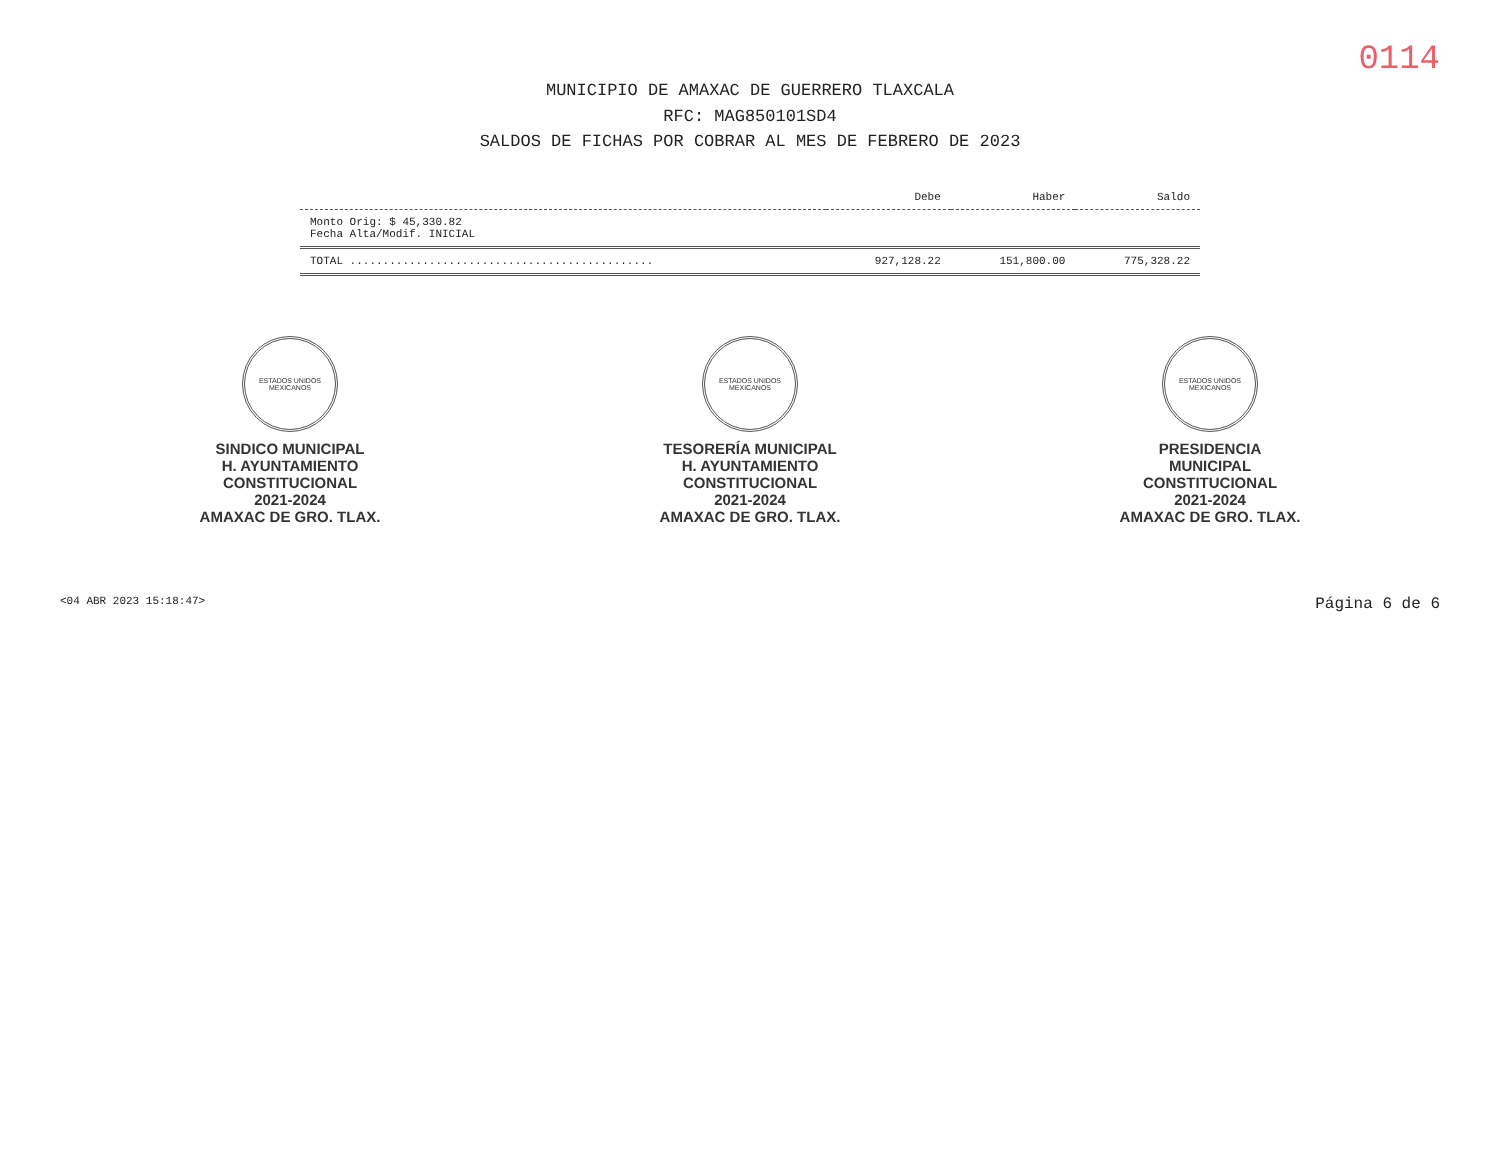0114
MUNICIPIO DE AMAXAC DE GUERRERO TLAXCALA
RFC: MAG850101SD4
SALDOS DE FICHAS POR COBRAR AL MES DE FEBRERO DE 2023
| | Debe | Haber | Saldo |
| --- | --- | --- | --- |
| Monto Orig: $ 45,330.82 Fecha Alta/Modif. INICIAL | | | |
| TOTAL .............................................. | 927,128.22 | 151,800.00 | 775,328.22 |
ESTADOS UNIDOS MEXICANOS
SINDICO MUNICIPAL
H. AYUNTAMIENTO
CONSTITUCIONAL
2021-2024
AMAXAC DE GRO. TLAX.
ESTADOS UNIDOS MEXICANOS
TESORERÍA MUNICIPAL
H. AYUNTAMIENTO
CONSTITUCIONAL
2021-2024
AMAXAC DE GRO. TLAX.
ESTADOS UNIDOS MEXICANOS
PRESIDENCIA
MUNICIPAL
CONSTITUCIONAL
2021-2024
AMAXAC DE GRO. TLAX.
<04 ABR 2023 15:18:47> Página 6 de 6